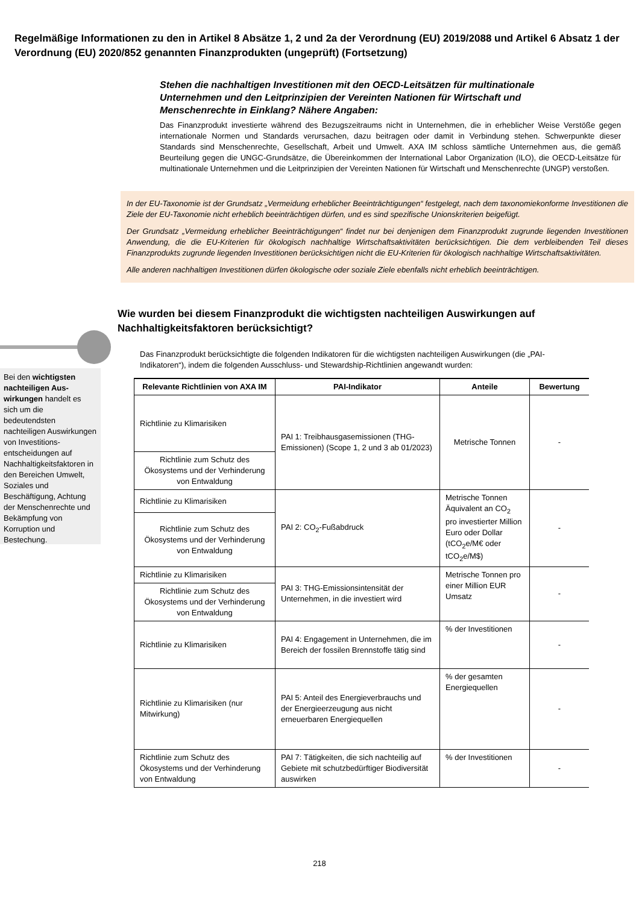Regelmäßige Informationen zu den in Artikel 8 Absätze 1, 2 und 2a der Verordnung (EU) 2019/2088 und Artikel 6 Absatz 1 der Verordnung (EU) 2020/852 genannten Finanzprodukten (ungeprüft) (Fortsetzung)
Stehen die nachhaltigen Investitionen mit den OECD-Leitsätzen für multinationale Unternehmen und den Leitprinzipien der Vereinten Nationen für Wirtschaft und Menschenrechte in Einklang? Nähere Angaben:
Das Finanzprodukt investierte während des Bezugszeitraums nicht in Unternehmen, die in erheblicher Weise Verstöße gegen internationale Normen und Standards verursachen, dazu beitragen oder damit in Verbindung stehen. Schwerpunkte dieser Standards sind Menschenrechte, Gesellschaft, Arbeit und Umwelt. AXA IM schloss sämtliche Unternehmen aus, die gemäß Beurteilung gegen die UNGC-Grundsätze, die Übereinkommen der International Labor Organization (ILO), die OECD-Leitsätze für multinationale Unternehmen und die Leitprinzipien der Vereinten Nationen für Wirtschaft und Menschenrechte (UNGP) verstoßen.
In der EU-Taxonomie ist der Grundsatz „Vermeidung erheblicher Beeinträchtigungen“ festgelegt, nach dem taxonomiekonforme Investitionen die Ziele der EU-Taxonomie nicht erheblich beeinträchtigen dürfen, und es sind spezifische Unionskriterien beigefügt.
Der Grundsatz „Vermeidung erheblicher Beeinträchtigungen“ findet nur bei denjenigen dem Finanzprodukt zugrunde liegenden Investitionen Anwendung, die die EU-Kriterien für ökologisch nachhaltige Wirtschaftsaktivitäten berücksichtigen. Die dem verbleibenden Teil dieses Finanzprodukts zugrunde liegenden Investitionen berücksichtigen nicht die EU-Kriterien für ökologisch nachhaltige Wirtschaftsaktivitäten.
Alle anderen nachhaltigen Investitionen dürfen ökologische oder soziale Ziele ebenfalls nicht erheblich beeinträchtigen.
Wie wurden bei diesem Finanzprodukt die wichtigsten nachteiligen Auswirkungen auf Nachhaltigkeitsfaktoren berücksichtigt?
Bei den wichtigsten nachteiligen Aus-wirkungen handelt es sich um die bedeutendsten nachteiligen Auswirkungen von Investitions-entscheidungen auf Nachhaltigkeitsfaktoren in den Bereichen Umwelt, Soziales und Beschäftigung, Achtung der Menschenrechte und Bekämpfung von Korruption und Bestechung.
Das Finanzprodukt berücksichtigte die folgenden Indikatoren für die wichtigsten nachteiligen Auswirkungen (die „PAI-Indikatoren“), indem die folgenden Ausschluss- und Stewardship-Richtlinien angewandt wurden:
| Relevante Richtlinien von AXA IM | PAI-Indikator | Anteile | Bewertung |
| --- | --- | --- | --- |
| Richtlinie zu Klimarisiken | PAI 1: Treibhausgasemissionen (THG-Emissionen) (Scope 1, 2 und 3 ab 01/2023) | Metrische Tonnen | - |
| Richtlinie zum Schutz des Ökosystems und der Verhinderung von Entwaldung | | | |
| Richtlinie zu Klimarisiken | PAI 2: CO<sub>2</sub>-Fußabdruck | Metrische Tonnen Äquivalent an CO<sub>2</sub> pro investierter Million Euro oder Dollar (tCO<sub>2</sub>e/M€ oder tCO<sub>2</sub>e/M$) | - |
| Richtlinie zum Schutz des Ökosystems und der Verhinderung von Entwaldung | | | |
| Richtlinie zu Klimarisiken | PAI 3: THG-Emissionsintensität der Unternehmen, in die investiert wird | Metrische Tonnen pro einer Million EUR Umsatz | - |
| Richtlinie zum Schutz des Ökosystems und der Verhinderung von Entwaldung | | | |
| Richtlinie zu Klimarisiken | PAI 4: Engagement in Unternehmen, die im Bereich der fossilen Brennstoffe tätig sind | % der Investitionen | - |
| Richtlinie zu Klimarisiken (nur Mitwirkung) | PAI 5: Anteil des Energieverbrauchs und der Energieerzeugung aus nicht erneuerbaren Energiequellen | % der gesamten Energiequellen | - |
| Richtlinie zum Schutz des Ökosystems und der Verhinderung von Entwaldung | PAI 7: Tätigkeiten, die sich nachteilig auf Gebiete mit schutzbedürftiger Biodiversität auswirken | % der Investitionen | - |
218